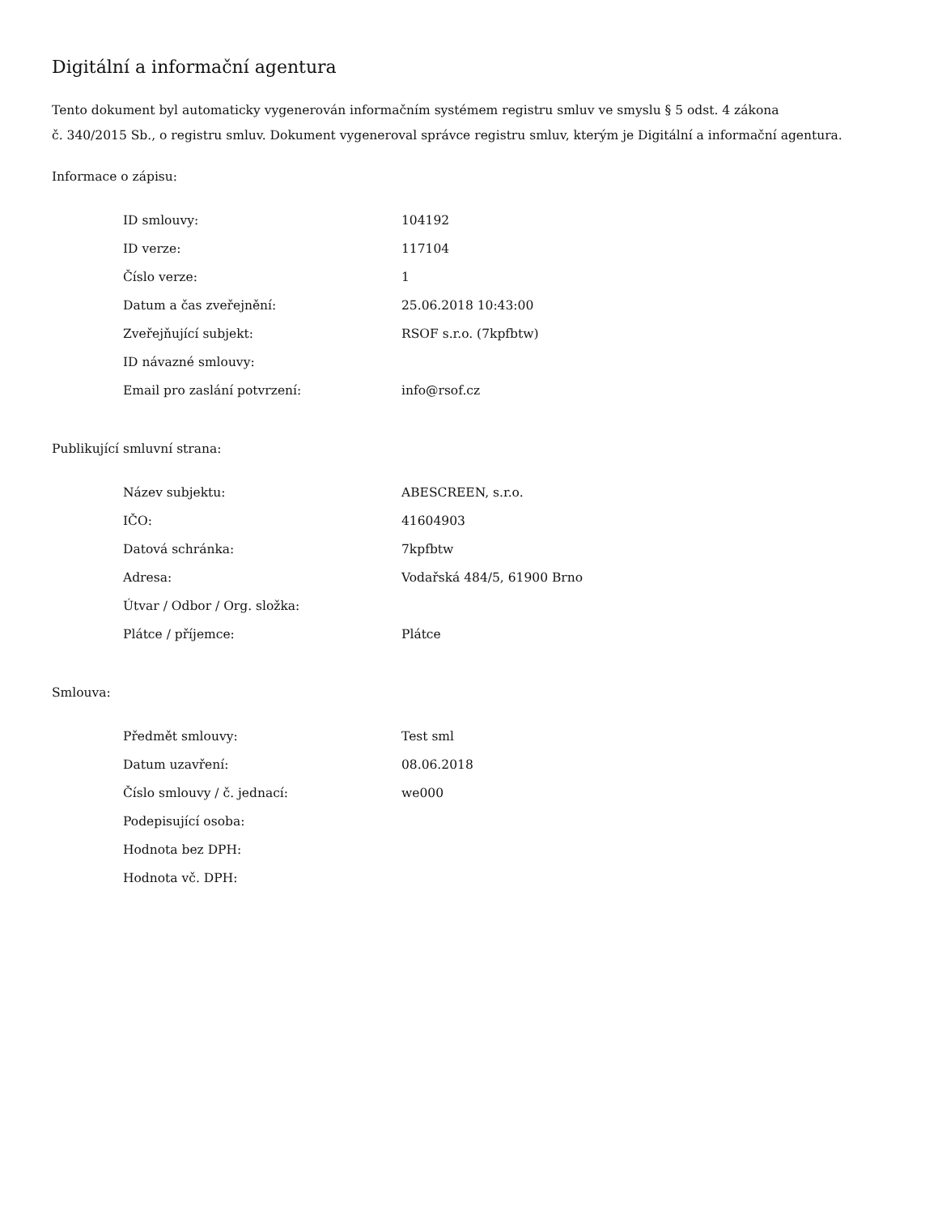Digitální a informační agentura
Tento dokument byl automaticky vygenerován informačním systémem registru smluv ve smyslu § 5 odst. 4 zákona
č. 340/2015 Sb., o registru smluv. Dokument vygeneroval správce registru smluv, kterým je Digitální a informační agentura.
Informace o zápisu:
| ID smlouvy: | 104192 |
| ID verze: | 117104 |
| Číslo verze: | 1 |
| Datum a čas zveřejnění: | 25.06.2018 10:43:00 |
| Zveřejňující subjekt: | RSOF s.r.o. (7kpfbtw) |
| ID návazné smlouvy: | |
| Email pro zaslání potvrzení: | info@rsof.cz |
Publikující smluvní strana:
| Název subjektu: | ABESCREEN, s.r.o. |
| IČO: | 41604903 |
| Datová schránka: | 7kpfbtw |
| Adresa: | Vodařská 484/5, 61900 Brno |
| Útvar / Odbor / Org. složka: | |
| Plátce / příjemce: | Plátce |
Smlouva:
| Předmět smlouvy: | Test sml |
| Datum uzavření: | 08.06.2018 |
| Číslo smlouvy / č. jednací: | we000 |
| Podepisující osoba: | |
| Hodnota bez DPH: | |
| Hodnota vč. DPH: | |